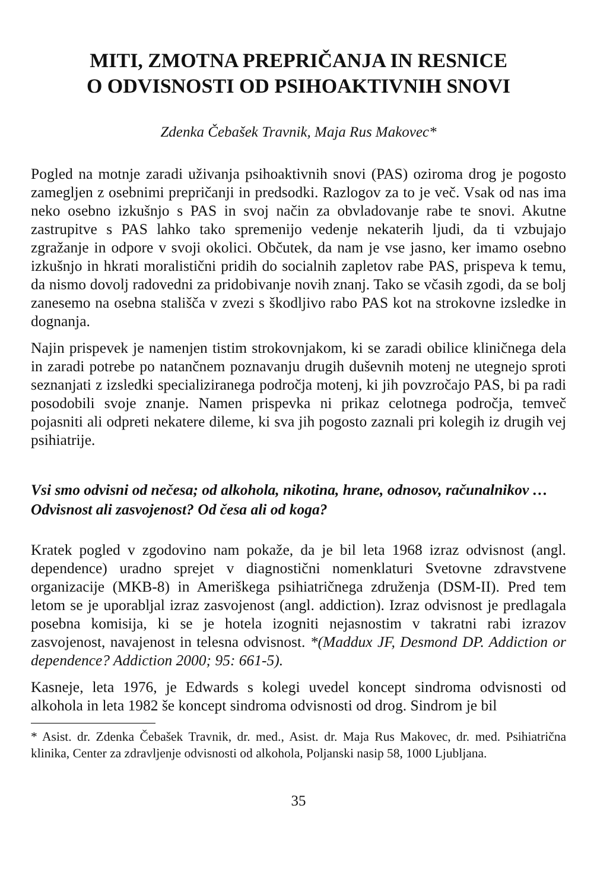MITI, ZMOTNA PREPRIČANJA IN RESNICE
O ODVISNOSTI OD PSIHOAKTIVNIH SNOVI
Zdenka Čebašek Travnik, Maja Rus Makovec*
Pogled na motnje zaradi uživanja psihoaktivnih snovi (PAS) oziroma drog je pogosto zameglјen z osebnimi prepričanji in predsodki. Razlogov za to je več. Vsak od nas ima neko osebno izkušnjo s PAS in svoj način za obvladovanje rabe te snovi. Akutne zastrupitve s PAS lahko tako spremenijo vedenje nekaterih ljudi, da ti vzbujajo zgražanje in odpore v svoji okolici. Občutek, da nam je vse jasno, ker imamo osebno izkušnjo in hkrati moralistični pridih do socialnih zapletov rabe PAS, prispeva k temu, da nismo dovolj radovedni za pridobivanje novih znanj. Tako se včasih zgodi, da se bolj zanesemo na osebna stališča v zvezi s škodljivo rabo PAS kot na strokovne izsledke in dognanja.
Najin prispevek je namenjen tistim strokovnjakom, ki se zaradi obilice kliničnega dela in zaradi potrebe po natančnem poznavanju drugih duševnih motenj ne utegnejo sproti seznanjati z izsledki specializiranega področja motenj, ki jih povzročajo PAS, bi pa radi posodobili svoje znanje. Namen prispevka ni prikaz celotnega področja, temveč pojasniti ali odpreti nekatere dileme, ki sva jih pogosto zaznali pri kolegih iz drugih vej psihiatrije.
Vsi smo odvisni od nečesa; od alkohola, nikotina, hrane, odnosov, računalnikov … Odvisnost ali zasvojenost? Od česa ali od koga?
Kratek pogled v zgodovino nam pokaže, da je bil leta 1968 izraz odvisnost (angl. dependence) uradno sprejet v diagnostični nomenklaturi Svetovne zdravstvene organizacije (MKB-8) in Ameriškega psihiatričnega združenja (DSM-II). Pred tem letom se je uporabljal izraz zasvojenost (angl. addiction). Izraz odvisnost je predlagala posebna komisija, ki se je hotela izogniti nejasnostim v takratni rabi izrazov zasvojenost, navajenost in telesna odvisnost. *(Maddux JF, Desmond DP. Addiction or dependence? Addiction 2000; 95: 661-5).
Kasneje, leta 1976, je Edwards s kolegi uvedel koncept sindroma odvisnosti od alkohola in leta 1982 še koncept sindroma odvisnosti od drog. Sindrom je bil
* Asist. dr. Zdenka Čebašek Travnik, dr. med., Asist. dr. Maja Rus Makovec, dr. med. Psihiatrična klinika, Center za zdravljenje odvisnosti od alkohola, Poljanski nasip 58, 1000 Ljubljana.
35